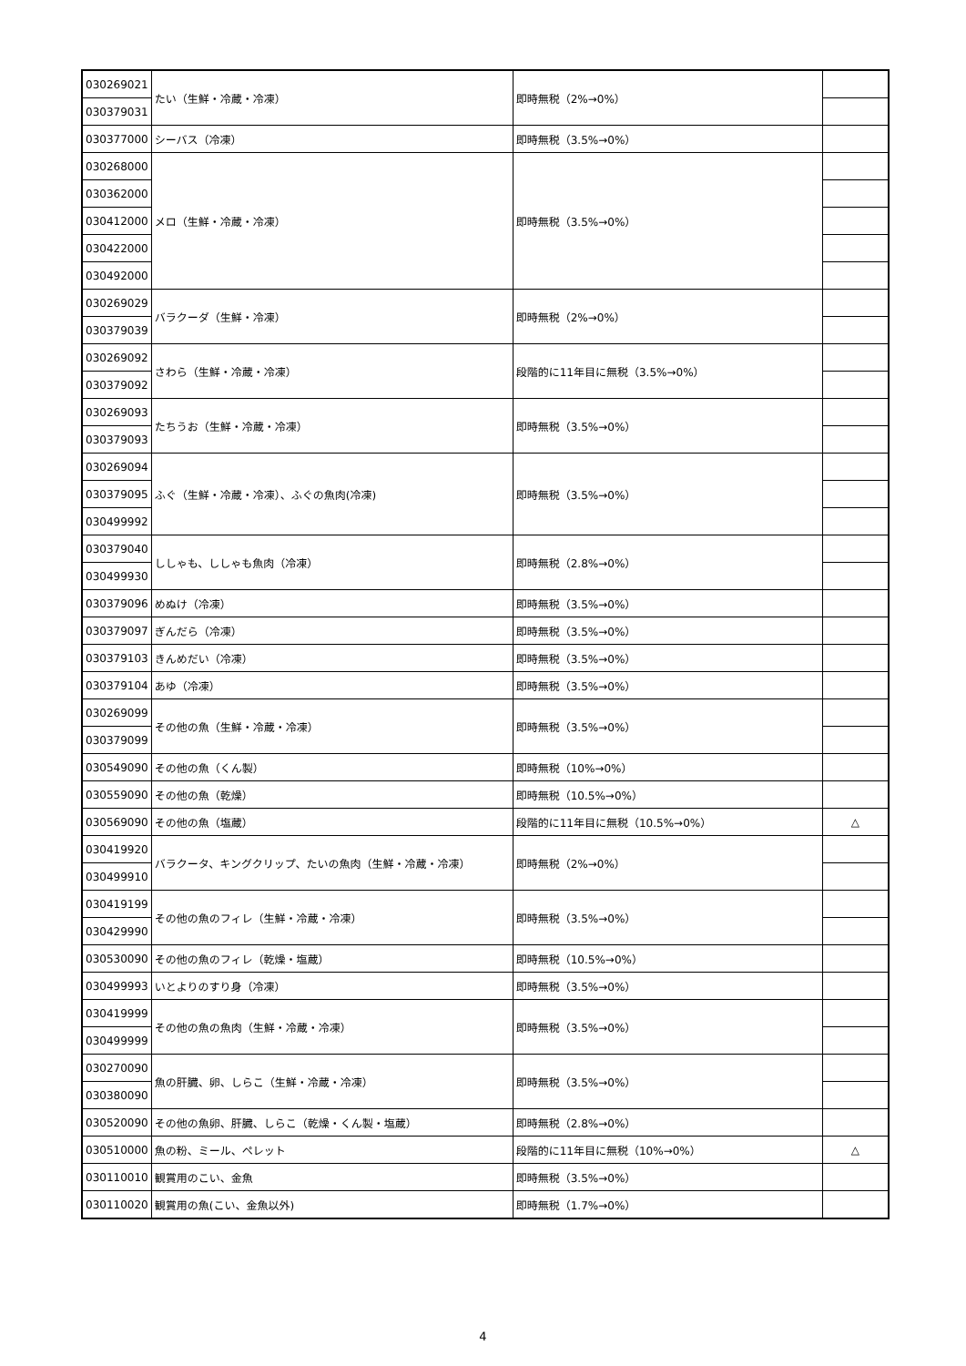| 030269021 | たい（生鮮・冷蔵・冷凍） | 即時無税（2%→0%） | |
| 030379031 | | | |
| 030377000 | シーバス（冷凍） | 即時無税（3.5%→0%） | |
| 030268000 | メロ（生鮮・冷蔵・冷凍） | 即時無税（3.5%→0%） | |
| 030362000 | | | |
| 030412000 | | | |
| 030422000 | | | |
| 030492000 | | | |
| 030269029 | バラクーダ（生鮮・冷凍） | 即時無税（2%→0%） | |
| 030379039 | | | |
| 030269092 | さわら（生鮮・冷蔵・冷凍） | 段階的に11年目に無税（3.5%→0%） | |
| 030379092 | | | |
| 030269093 | たちうお（生鮮・冷蔵・冷凍） | 即時無税（3.5%→0%） | |
| 030379093 | | | |
| 030269094 | ふぐ（生鮮・冷蔵・冷凍）、ふぐの魚肉(冷凍) | 即時無税（3.5%→0%） | |
| 030379095 | | | |
| 030499992 | | | |
| 030379040 | ししゃも、ししゃも魚肉（冷凍） | 即時無税（2.8%→0%） | |
| 030499930 | | | |
| 030379096 | めぬけ（冷凍） | 即時無税（3.5%→0%） | |
| 030379097 | ぎんだら（冷凍） | 即時無税（3.5%→0%） | |
| 030379103 | きんめだい（冷凍） | 即時無税（3.5%→0%） | |
| 030379104 | あゆ（冷凍） | 即時無税（3.5%→0%） | |
| 030269099 | その他の魚（生鮮・冷蔵・冷凍） | 即時無税（3.5%→0%） | |
| 030379099 | | | |
| 030549090 | その他の魚（くん製） | 即時無税（10%→0%） | |
| 030559090 | その他の魚（乾燥） | 即時無税（10.5%→0%） | |
| 030569090 | その他の魚（塩蔵） | 段階的に11年目に無税（10.5%→0%） | △ |
| 030419920 | バラクータ、キングクリップ、たいの魚肉（生鮮・冷蔵・冷凍） | 即時無税（2%→0%） | |
| 030499910 | | | |
| 030419199 | その他の魚のフィレ（生鮮・冷蔵・冷凍） | 即時無税（3.5%→0%） | |
| 030429990 | | | |
| 030530090 | その他の魚のフィレ（乾燥・塩蔵） | 即時無税（10.5%→0%） | |
| 030499993 | いとよりのすり身（冷凍） | 即時無税（3.5%→0%） | |
| 030419999 | その他の魚の魚肉（生鮮・冷蔵・冷凍） | 即時無税（3.5%→0%） | |
| 030499999 | | | |
| 030270090 | 魚の肝臓、卵、しらこ（生鮮・冷蔵・冷凍） | 即時無税（3.5%→0%） | |
| 030380090 | | | |
| 030520090 | その他の魚卵、肝臓、しらこ（乾燥・くん製・塩蔵） | 即時無税（2.8%→0%） | |
| 030510000 | 魚の粉、ミール、ペレット | 段階的に11年目に無税（10%→0%） | △ |
| 030110010 | 観賞用のこい、金魚 | 即時無税（3.5%→0%） | |
| 030110020 | 観賞用の魚(こい、金魚以外) | 即時無税（1.7%→0%） | |
4